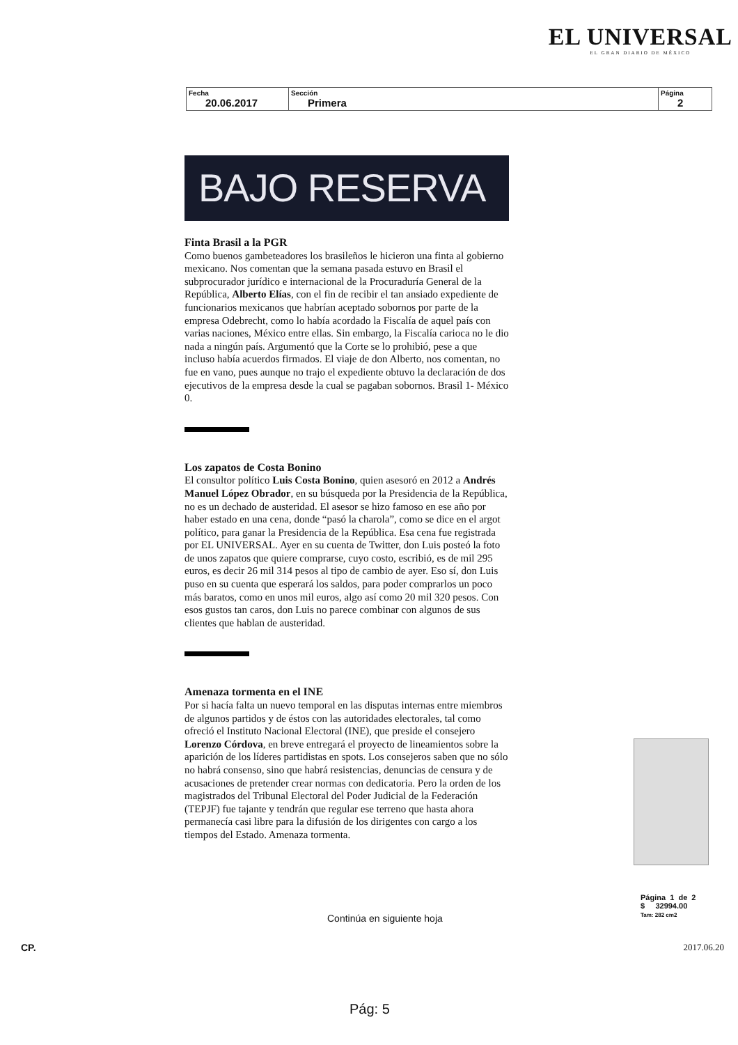EL UNIVERSAL
EL GRAN DIARIO DE MÉXICO
| Fecha 20.06.2017 | Sección Primera | Página 2 |
BAJO RESERVA
Finta Brasil a la PGR
Como buenos gambeteadores los brasileños le hicieron una finta al gobierno mexicano. Nos comentan que la semana pasada estuvo en Brasil el subprocurador jurídico e internacional de la Procuraduría General de la República, Alberto Elías, con el fin de recibir el tan ansiado expediente de funcionarios mexicanos que habrían aceptado sobornos por parte de la empresa Odebrecht, como lo había acordado la Fiscalía de aquel país con varias naciones, México entre ellas. Sin embargo, la Fiscalía carioca no le dio nada a ningún país. Argumentó que la Corte se lo prohibió, pese a que incluso había acuerdos firmados. El viaje de don Alberto, nos comentan, no fue en vano, pues aunque no trajo el expediente obtuvo la declaración de dos ejecutivos de la empresa desde la cual se pagaban sobornos. Brasil 1- México 0.
Los zapatos de Costa Bonino
El consultor político Luis Costa Bonino, quien asesoró en 2012 a Andrés Manuel López Obrador, en su búsqueda por la Presidencia de la República, no es un dechado de austeridad. El asesor se hizo famoso en ese año por haber estado en una cena, donde “pasó la charola”, como se dice en el argot político, para ganar la Presidencia de la República. Esa cena fue registrada por EL UNIVERSAL. Ayer en su cuenta de Twitter, don Luis posteó la foto de unos zapatos que quiere comprarse, cuyo costo, escribió, es de mil 295 euros, es decir 26 mil 314 pesos al tipo de cambio de ayer. Eso sí, don Luis puso en su cuenta que esperará los saldos, para poder comprarlos un poco más baratos, como en unos mil euros, algo así como 20 mil 320 pesos. Con esos gustos tan caros, don Luis no parece combinar con algunos de sus clientes que hablan de austeridad.
Amenaza tormenta en el INE
Por si hacía falta un nuevo temporal en las disputas internas entre miembros de algunos partidos y de éstos con las autoridades electorales, tal como ofreció el Instituto Nacional Electoral (INE), que preside el consejero Lorenzo Córdova, en breve entregará el proyecto de lineamientos sobre la aparición de los líderes partidistas en spots. Los consejeros saben que no sólo no habrá consenso, sino que habrá resistencias, denuncias de censura y de acusaciones de pretender crear normas con dedicatoria. Pero la orden de los magistrados del Tribunal Electoral del Poder Judicial de la Federación (TEPJF) fue tajante y tendrán que regular ese terreno que hasta ahora permanecía casi libre para la difusión de los dirigentes con cargo a los tiempos del Estado. Amenaza tormenta.
Página 1 de 2
$ 32994.00
Tam: 282 cm2
Continúa en siguiente hoja
CP. 2017.06.20
Pág: 5